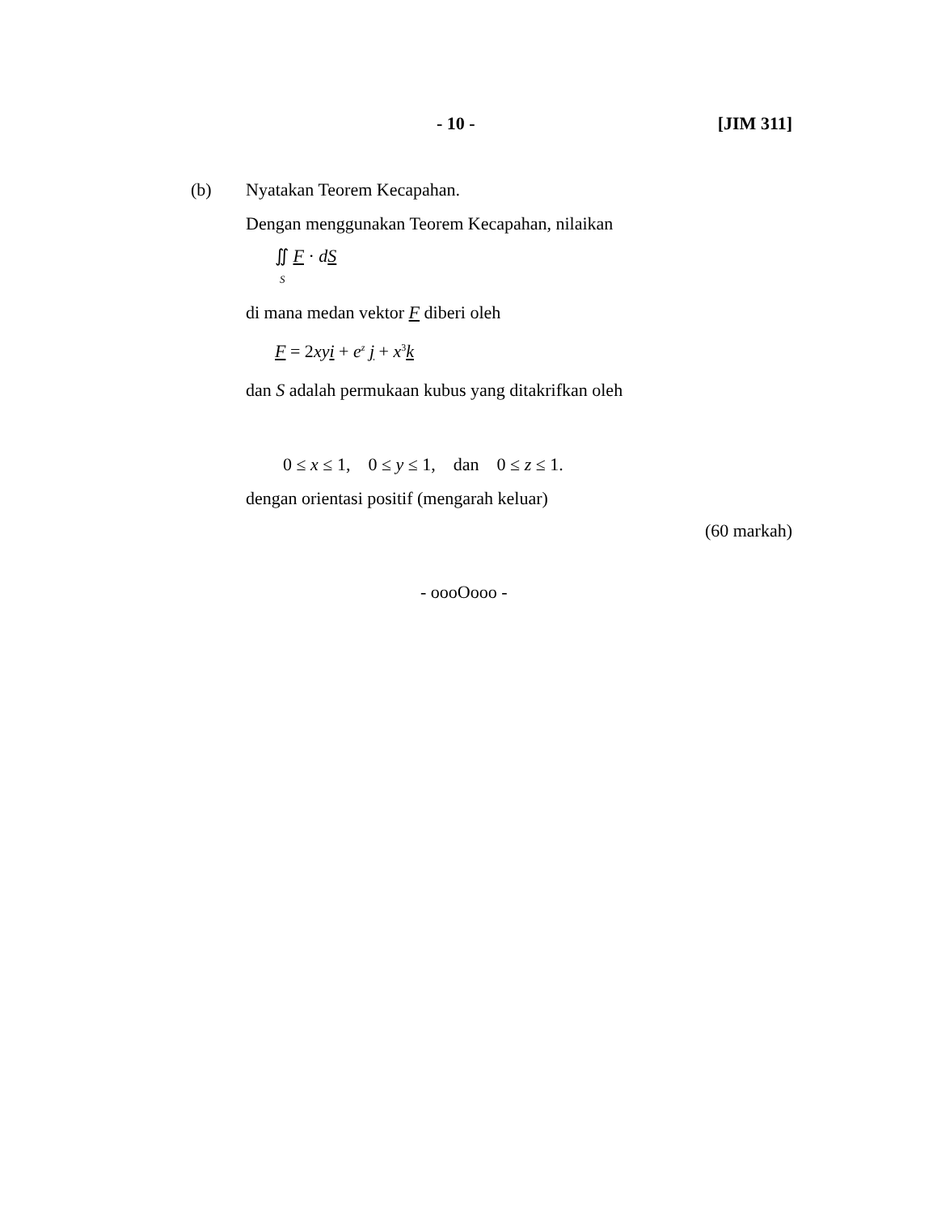- 10 - [JIM 311]
(b) Nyatakan Teorem Kecapahan.
Dengan menggunakan Teorem Kecapahan, nilaikan
∬ F · dS
S
di mana medan vektor F diberi oleh
F = 2xy i + e<sup>z</sup> j + x<sup>3</sup>k
dan S adalah permukaan kubus yang ditakrifkan oleh
0 ≤ x ≤ 1, 0 ≤ y ≤ 1, dan 0 ≤ z ≤ 1.
dengan orientasi positif (mengarah keluar)
(60 markah)
- oooOooo -